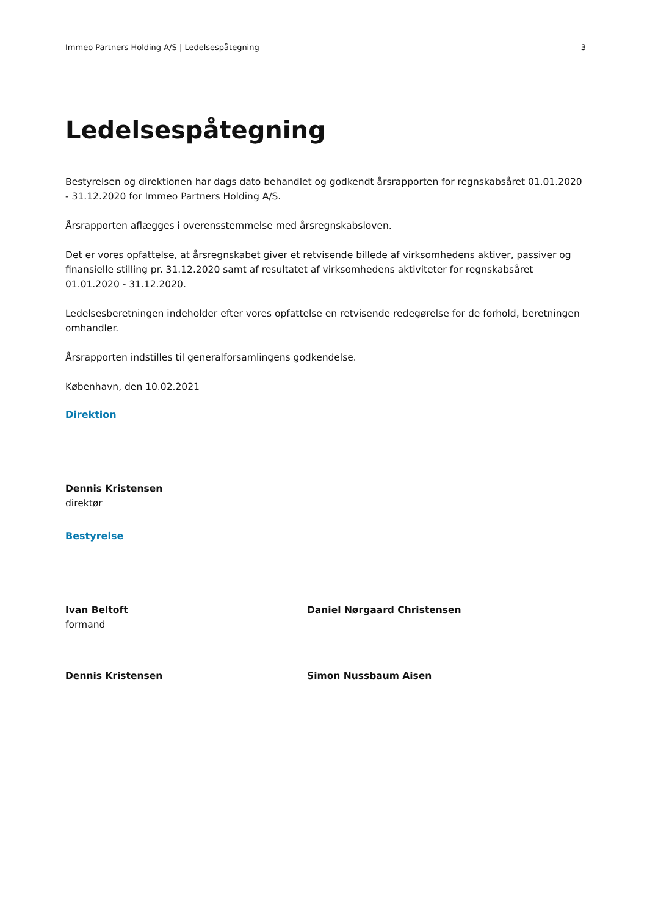Immeo Partners Holding A/S | Ledelsespåtegning 3
Ledelsespåtegning
Bestyrelsen og direktionen har dags dato behandlet og godkendt årsrapporten for regnskabsåret 01.01.2020 - 31.12.2020 for Immeo Partners Holding A/S.
Årsrapporten aflægges i overensstemmelse med årsregnskabsloven.
Det er vores opfattelse, at årsregnskabet giver et retvisende billede af virksomhedens aktiver, passiver og finansielle stilling pr. 31.12.2020 samt af resultatet af virksomhedens aktiviteter for regnskabsåret 01.01.2020 - 31.12.2020.
Ledelsesberetningen indeholder efter vores opfattelse en retvisende redegørelse for de forhold, beretningen omhandler.
Årsrapporten indstilles til generalforsamlingens godkendelse.
København, den 10.02.2021
Direktion
Dennis Kristensen
direktør
Bestyrelse
Ivan Beltoft
formand
Daniel Nørgaard Christensen
Dennis Kristensen Simon Nussbaum Aisen